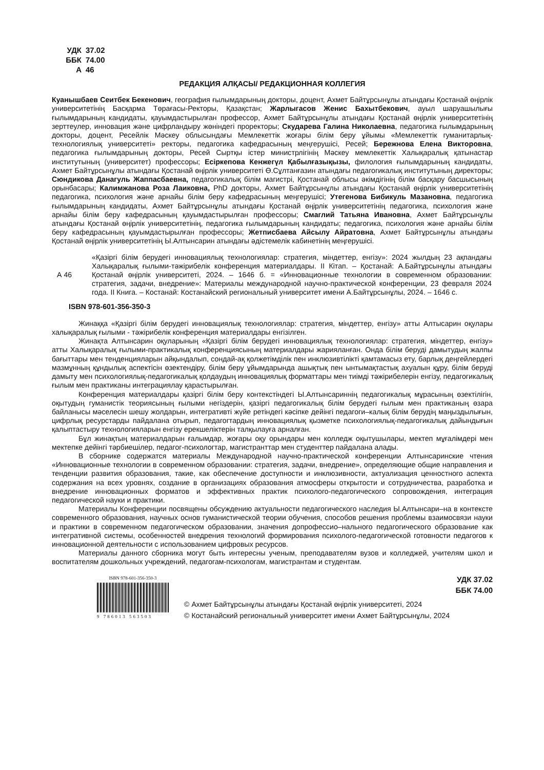УДК 37.02
ББК 74.00
А 46
РЕДАКЦИЯ АЛҚАСЫ/ РЕДАКЦИОННАЯ КОЛЛЕГИЯ
Куанышбаев Сеитбек Бекенович, география ғылымдарының докторы, доцент, Ахмет Байтұрсынұлы атындағы Қостанай өңірлік университетінің Басқарма Төрағасы-Ректоры, Қазақстан; Жарлыгасов Женис Бахытбекович, ауыл шаруашылығы ғылымдарының кандидаты, қауымдастырылған профессор, Ахмет Байтұрсынұлы атындағы Қостанай өңірлік университетінің зерттеулер, инновация және цифрландыру жөніндегі проректоры; Скударева Галина Николаевна, педагогика ғылымдарының докторы, доцент, Ресейлік Мәскеу облысындағы Мемлекеттік жоғары білім беру ұйымы «Мемлекеттік гуманитарлық-технологиялық университеті» ректоры, педагогика кафедрасының меңгерушісі, Ресей; Бережнова Елена Викторовна, педагогика ғылымдарының докторы, Ресей Сыртқы істер министрлігінің Мәскеу мемлекеттік Халықаралық қатынастар институтының (университет) профессоры; Есіркепова Кенжегүл Қабылғазықызы, филология ғылымдарының кандидаты, Ахмет Байтұрсынұлы атындағы Қостанай өңірлік университеті Ө.Сұлтанғазин атындағы педагогикалық институтының директоры; Сюндикова Данагуль Жаппасбаевна, педагогикалық білім магистрі, Қостанай облысы әкімдігінің білім басқару басшысының орынбасары; Калимжанова Роза Лаиковна, PhD докторы, Ахмет Байтұрсынұлы атындағы Қостанай өңірлік университетінің педагогика, психология және арнайы білім беру кафедрасының меңгерушісі; Утегенова Бибикуль Мазановна, педагогика ғылымдарының кандидаты, Ахмет Байтұрсынұлы атындағы Қостанай өңірлік университетінің педагогика, психология және арнайы білім беру кафедрасының қауымдастырылған профессоры; Смаглий Татьяна Ивановна, Ахмет Байтұрсынұлы атындағы Қостанай өңірлік университетінің, педагогика ғылымдарының кандидаты; педагогика, психология және арнайы білім беру кафедрасының қауымдастырылған профессоры; Жетписбаева Айсылу Айратовна, Ахмет Байтұрсынұлы атындағы Қостанай өңірлік университетінің Ы.Алтынсарин атындағы әдістемелік кабинетінің меңгерушісі.
А 46 «Қазіргі білім берудегі инновациялық технологиялар: стратегия, міндеттер, енгізу»: 2024 жылдың 23 ақпандағы Халықаралық ғылыми-тәжірибелік конференция материалдары. II Кітап. – Қостанай: А.Байтұрсынұлы атындағы Қостанай өңірлік университеті, 2024. – 1646 б. = «Инновационные технологии в современном образовании: стратегия, задачи, внедрение»: Материалы международной научно-практической конференции, 23 февраля 2024 года. II Книга. – Костанай: Костанайский региональный университет имени А.Байтұрсынұлы, 2024. – 1646 с.
ISBN 978-601-356-350-3
Жинаққа «Қазіргі білім берудегі инновациялық технологиялар: стратегия, міндеттер, енгізу» атты Алтысарин оқулары халықаралық ғылыми - тәжірибелік конференция материалдары енгізілген.
Жинақта Алтынсарин оқуларының «Қазіргі білім берудегі инновациялық технологиялар: стратегия, міндеттер, енгізу» атты Халықаралық ғылыми-практикалық конференциясының материалдары жарияланған. Онда білім беруді дамытудың жалпы бағыттары мен тенденцияларын айқындалып, сондай-ақ қолжетімділік пен инклюзивтілікті қамтамасыз ету, барлық деңгейлердегі мазмұнның құндылық аспектісін өзектендіру, білім беру ұйымдарында ашықтық пен ынтымақтастық ахуалын құру, білім беруді дамыту мен психологиялық-педагогикалық қолдаудың инновациялық форматтары мен тиімді тәжірибелерін енгізу, педагогикалық ғылым мен практиканы интеграциялау қарастырылған.
Конференция материалдары қазіргі білім беру контекстіндегі Ы.Алтынсариннің педагогикалық мұрасының өзектілігін, оқытудың гуманистік теориясының ғылыми негіздерін, қазіргі педагогикалық білім берудегі ғылым мен практиканың өзара байланысы мәселесін шешу жолдарын, интегративті жүйе ретіндегі кәсіпке дейінгі педагоги–калық білім берудің маңыздылығын, цифрлық ресурстарды пайдалана отырып, педагогтардың инновациялық қызметке психологиялық-педагогикалық дайындығын қалыптастыру технологияларын енгізу ерекшеліктерін талқылауға арналған.
Бұл жинақтың материалдарын ғалымдар, жоғары оқу орындары мен колледж оқытушылары, мектеп мұғалімдері мен мектепке дейінгі тәрбиешілер, педагог-психологтар, магистранттар мен студенттер пайдалана алады.
В сборнике содержатся материалы Международной научно-практической конференции Алтынсаринские чтения «Инновационные технологии в современном образовании: стратегия, задачи, внедрение», определяющие общие направления и тенденции развития образования, такие, как обеспечение доступности и инклюзивности, актуализация ценностного аспекта содержания на всех уровнях, создание в организациях образования атмосферы открытости и сотрудничества, разработка и внедрение инновационных форматов и эффективных практик психолого-педагогического сопровождения, интеграция педагогической науки и практики.
Материалы Конференции посвящены обсуждению актуальности педагогического наследия Ы.Алтынсари–на в контексте современного образования, научных основ гуманистической теории обучения, способов решения проблемы взаимосвязи науки и практики в современном педагогическом образовании, значения допрофессио–нального педагогического образование как интегративной системы, особенностей внедрения технологий формирования психолого-педагогической готовности педагогов к инновационной деятельности с использованием цифровых ресурсов.
Материалы данного сборника могут быть интересны ученым, преподавателям вузов и колледжей, учителям школ и воспитателям дошкольных учреждений, педагогам-психологам, магистрантам и студентам.
ISBN 978-601-356-350-3
9 786013 563503
УДК 37.02
ББК 74.00
© Ахмет Байтұрсынұлы атындағы Қостанай өңірлік университеті, 2024
© Костанайский региональный университет имени Ахмет Байтұрсынұлы, 2024